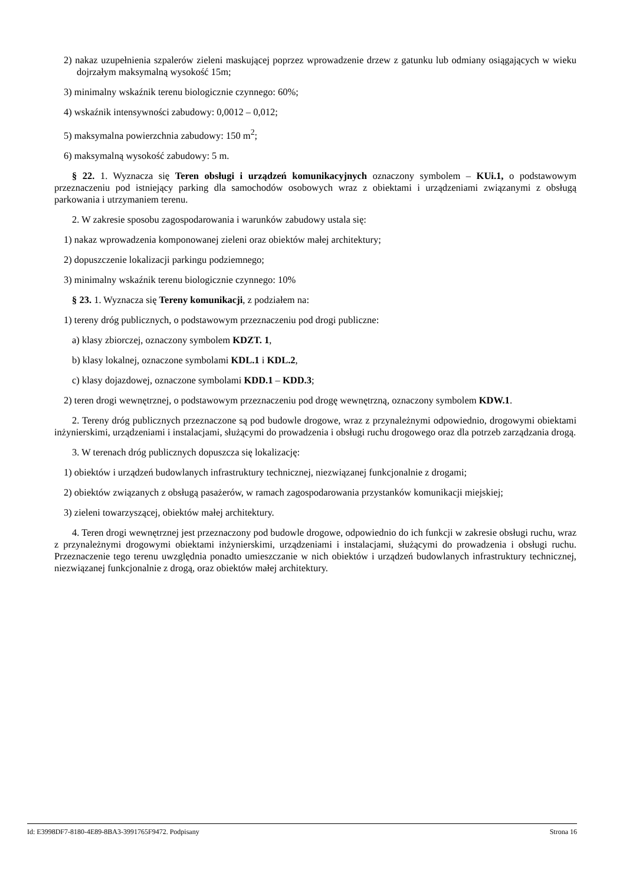2) nakaz uzupełnienia szpalerów zieleni maskującej poprzez wprowadzenie drzew z gatunku lub odmiany osiągających w wieku dojrzałym maksymalną wysokość 15m;
3) minimalny wskaźnik terenu biologicznie czynnego: 60%;
4) wskaźnik intensywności zabudowy: 0,0012 – 0,012;
5) maksymalna powierzchnia zabudowy: 150 m<sup>2</sup>;
6) maksymalną wysokość zabudowy: 5 m.
§ 22. 1. Wyznacza się Teren obsługi i urządzeń komunikacyjnych oznaczony symbolem – KUi.1, o podstawowym przeznaczeniu pod istniejący parking dla samochodów osobowych wraz z obiektami i urządzeniami związanymi z obsługą parkowania i utrzymaniem terenu.
2. W zakresie sposobu zagospodarowania i warunków zabudowy ustala się:
1) nakaz wprowadzenia komponowanej zieleni oraz obiektów małej architektury;
2) dopuszczenie lokalizacji parkingu podziemnego;
3) minimalny wskaźnik terenu biologicznie czynnego: 10%
§ 23. 1. Wyznacza się Tereny komunikacji, z podziałem na:
1) tereny dróg publicznych, o podstawowym przeznaczeniu pod drogi publiczne:
a) klasy zbiorczej, oznaczony symbolem KDZT. 1,
b) klasy lokalnej, oznaczone symbolami KDL.1 i KDL.2,
c) klasy dojazdowej, oznaczone symbolami KDD.1 – KDD.3;
2) teren drogi wewnętrznej, o podstawowym przeznaczeniu pod drogę wewnętrzną, oznaczony symbolem KDW.1.
2. Tereny dróg publicznych przeznaczone są pod budowle drogowe, wraz z przynależnymi odpowiednio, drogowymi obiektami inżynierskimi, urządzeniami i instalacjami, służącymi do prowadzenia i obsługi ruchu drogowego oraz dla potrzeb zarządzania drogą.
3. W terenach dróg publicznych dopuszcza się lokalizację:
1) obiektów i urządzeń budowlanych infrastruktury technicznej, niezwiązanej funkcjonalnie z drogami;
2) obiektów związanych z obsługą pasażerów, w ramach zagospodarowania przystanków komunikacji miejskiej;
3) zieleni towarzyszącej, obiektów małej architektury.
4. Teren drogi wewnętrznej jest przeznaczony pod budowle drogowe, odpowiednio do ich funkcji w zakresie obsługi ruchu, wraz z przynależnymi drogowymi obiektami inżynierskimi, urządzeniami i instalacjami, służącymi do prowadzenia i obsługi ruchu. Przeznaczenie tego terenu uwzględnia ponadto umieszczanie w nich obiektów i urządzeń budowlanych infrastruktury technicznej, niezwiązanej funkcjonalnie z drogą, oraz obiektów małej architektury.
Id: E3998DF7-8180-4E89-8BA3-3991765F9472. Podpisany Strona 16